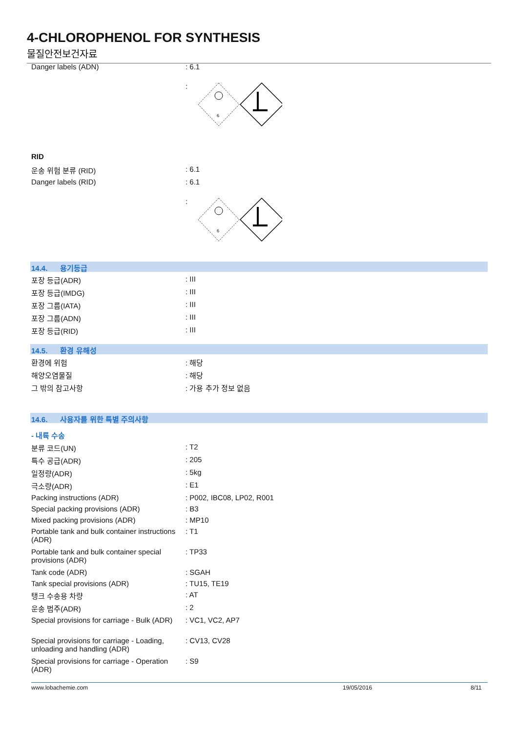4-CHLOROPHENOL FOR SYNTHESIS
물질안전보건자료
Danger labels (ADN) : 6.1
:
6
RID
운송 위험 분류 (RID) : 6.1
Danger labels (RID) : 6.1
:
6
14.4. 용기등급
포장 등급(ADR) : III
포장 등급(IMDG) : III
포장 그룹(IATA) : III
포장 그룹(ADN) : III
포장 등급(RID) : III
14.5. 환경 유해성
환경에 위험 : 해당
해양오염물질 : 해당
그 밖의 참고사항 : 가용 추가 정보 없음
14.6. 사용자를 위한 특별 주의사항
- 내륙 수송
분류 코드(UN) : T2
특수 공급(ADR) : 205
일정량(ADR) : 5kg
극소량(ADR) : E1
Packing instructions (ADR) : P002, IBC08, LP02, R001
Special packing provisions (ADR) : B3
Mixed packing provisions (ADR) : MP10
Portable tank and bulk container instructions (ADR)
: T1
Portable tank and bulk container special provisions (ADR)
: TP33
Tank code (ADR) : SGAH
Tank special provisions (ADR) : TU15, TE19
탱크 수송용 차량 : AT
운송 범주(ADR) : 2
Special provisions for carriage - Bulk (ADR)
: VC1, VC2, AP7
Special provisions for carriage - Loading, unloading and handling (ADR)
: CV13, CV28
Special provisions for carriage - Operation (ADR)
: S9
www.lobachemie.com 19/05/2016 8/11